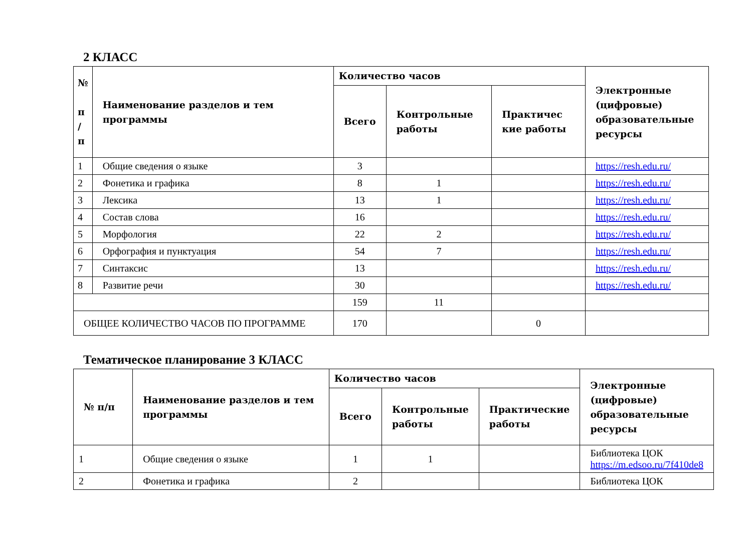2 КЛАСС
| № п / п | Наименование разделов и тем программы | Количество часов | | | Электронные (цифровые) образовательные ресурсы |
| --- | --- | --- | --- | --- | --- |
| | | Всего | Контрольные работы | Практичес кие работы | |
| 1 | Общие сведения о языке | 3 | | | https://resh.edu.ru/ |
| 2 | Фонетика и графика | 8 | 1 | | https://resh.edu.ru/ |
| 3 | Лексика | 13 | 1 | | https://resh.edu.ru/ |
| 4 | Состав слова | 16 | | | https://resh.edu.ru/ |
| 5 | Морфология | 22 | 2 | | https://resh.edu.ru/ |
| 6 | Орфография и пунктуация | 54 | 7 | | https://resh.edu.ru/ |
| 7 | Синтаксис | 13 | | | https://resh.edu.ru/ |
| 8 | Развитие речи | 30 | | | https://resh.edu.ru/ |
| | | 159 | 11 | | |
| ОБЩЕЕ КОЛИЧЕСТВО ЧАСОВ ПО ПРОГРАММЕ | | 170 | | 0 | |
Тематическое планирование 3 КЛАСС
| № п/п | Наименование разделов и тем программы | Количество часов | | | Электронные (цифровые) образовательные ресурсы |
| --- | --- | --- | --- | --- | --- |
| | | Всего | Контрольные работы | Практические работы | |
| 1 | Общие сведения о языке | 1 | 1 | | Библиотека ЦОК https://m.edsoo.ru/7f410de8 |
| 2 | Фонетика и графика | 2 | | | Библиотека ЦОК |